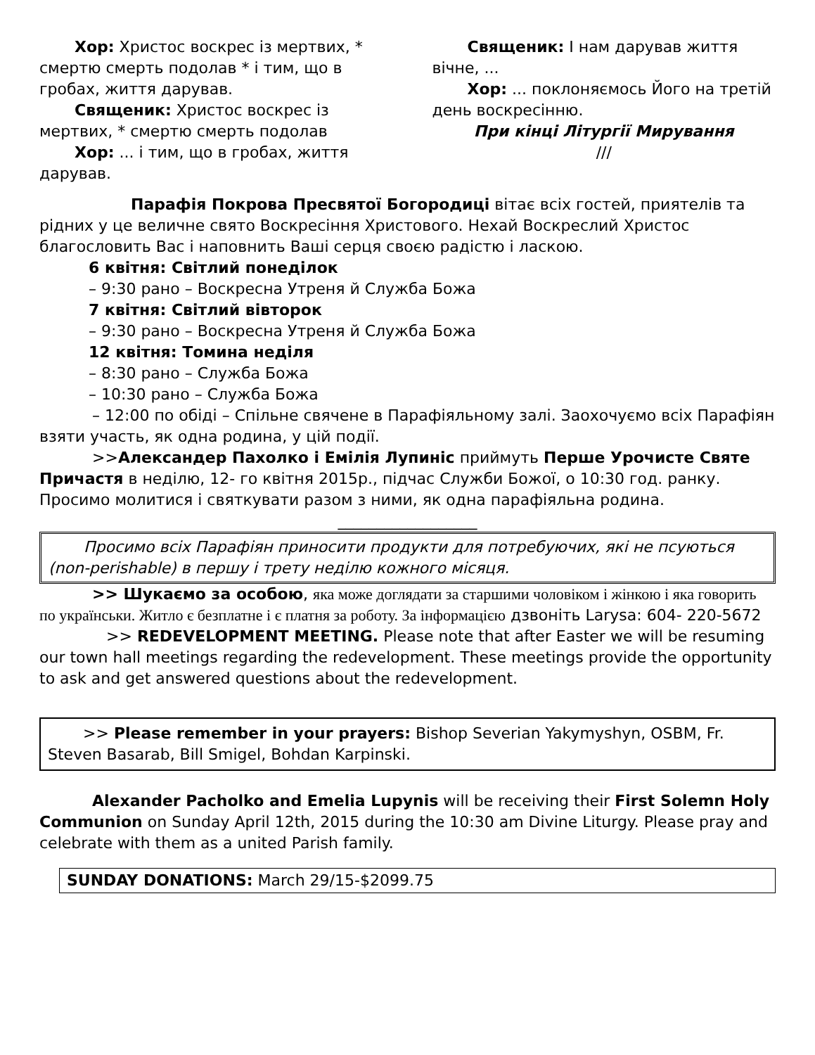Хор: Христос воскрес із мертвих, * смертю смерть подолав * і тим, що в гробах, життя дарував.
Священик: Христос воскрес із мертвих, * смертю смерть подолав
Хор: ... і тим, що в гробах, життя дарував.
Священик: І нам дарував життя вічне, ...
Хор: ... поклоняємось Його на третій день воскресінню.
При кінці Літургії Мирування
///
Парафія Покрова Пресвятої Богородиці вітає всіх гостей, приятелів та рідних у це величне свято Воскресіння Христового. Нехай Воскреслий Христос благословить Вас і наповнить Ваші серця своєю радістю і ласкою.
6 квітня: Світлий понеділок
– 9:30 рано – Воскресна Утреня й Служба Божа
7 квітня: Світлий вівторок
– 9:30 рано – Воскресна Утреня й Служба Божа
12 квітня: Томина неділя
– 8:30 рано – Служба Божа
– 10:30 рано – Служба Божа
– 12:00 по обіді – Спільне свячене в Парафіяльному залі. Заохочуємо всіх Парафіян взяти участь, як одна родина, у цій події.
>>Александер Пахолко і Емілія Лупиніс приймуть Перше Урочисте Святе Причастя в неділю, 12- го квітня 2015р., підчас Служби Божої, о 10:30 год. ранку. Просимо молитися і святкувати разом з ними, як одна парафіяльна родина.
__________________
Просимо всіх Парафіян приносити продукти для потребуючих, які не псуються (non-perishable) в першу і трету неділю кожного місяця.
>> Шукаємо за особою, яка може доглядати за старшими чоловіком і жінкою і яка говорить по українськи. Житло є безплатне і є платня за роботу. За інформацією дзвоніть Larysa: 604- 220-5672
>> REDEVELOPMENT MEETING. Please note that after Easter we will be resuming our town hall meetings regarding the redevelopment. These meetings provide the opportunity to ask and get answered questions about the redevelopment.
>> Please remember in your prayers: Bishop Severian Yakymyshyn, OSBM, Fr. Steven Basarab, Bill Smigel, Bohdan Karpinski.
Alexander Pacholko and Emelia Lupynis will be receiving their First Solemn Holy Communion on Sunday April 12th, 2015 during the 10:30 am Divine Liturgy. Please pray and celebrate with them as a united Parish family.
SUNDAY DONATIONS: March 29/15-$2099.75